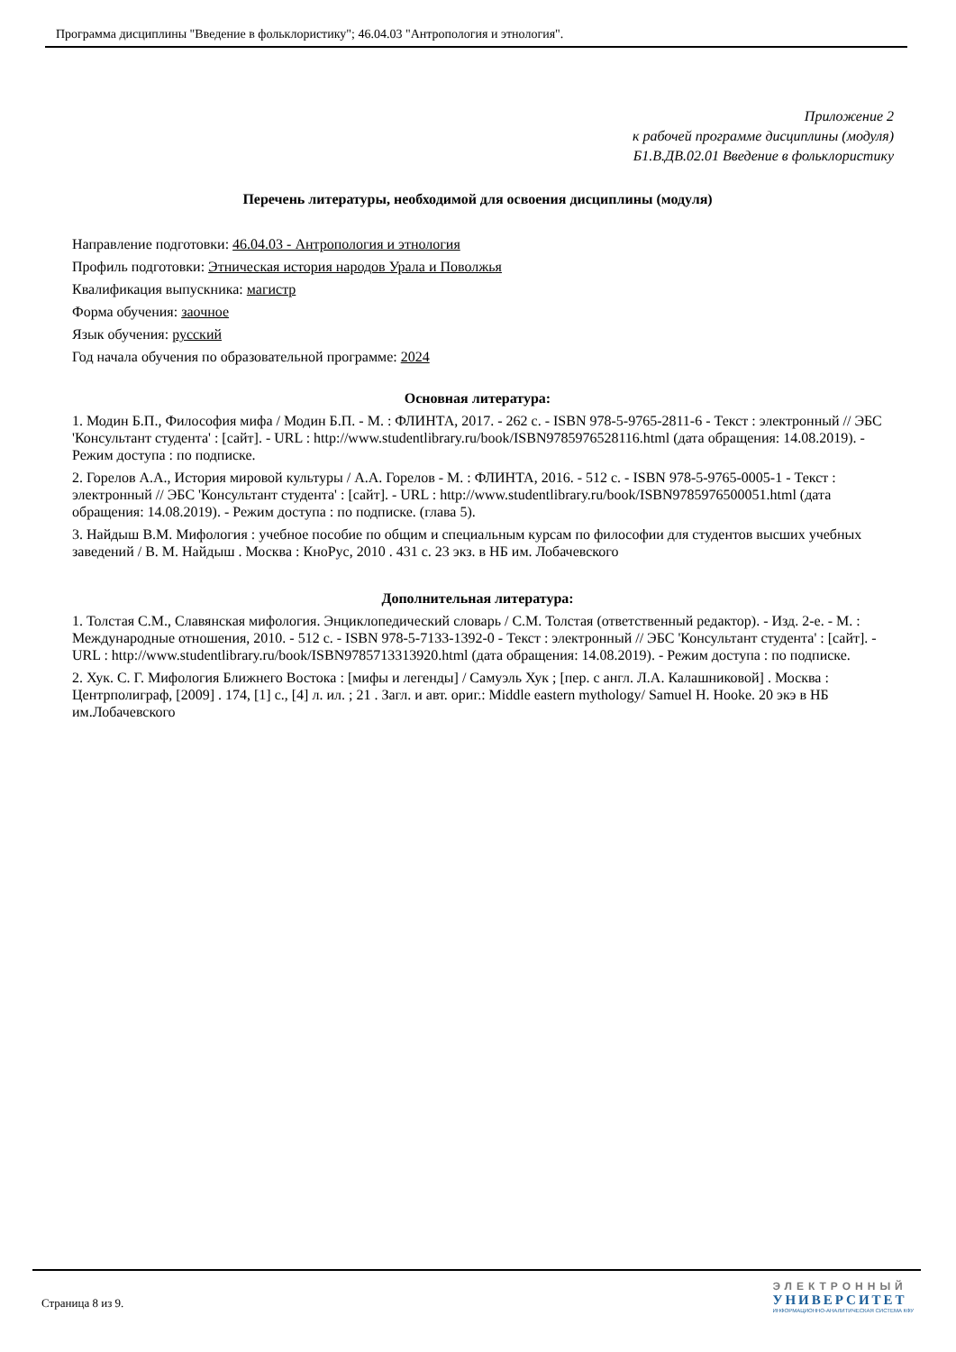Программа дисциплины "Введение в фольклористику"; 46.04.03 "Антропология и этнология".
Приложение 2
к рабочей программе дисциплины (модуля)
Б1.В.ДВ.02.01 Введение в фольклористику
Перечень литературы, необходимой для освоения дисциплины (модуля)
Направление подготовки: 46.04.03 - Антропология и этнология
Профиль подготовки: Этническая история народов Урала и Поволжья
Квалификация выпускника: магистр
Форма обучения: заочное
Язык обучения: русский
Год начала обучения по образовательной программе: 2024
Основная литература:
1. Модин Б.П., Философия мифа / Модин Б.П. - М. : ФЛИНТА, 2017. - 262 с. - ISBN 978-5-9765-2811-6 - Текст : электронный // ЭБС 'Консультант студента' : [сайт]. - URL : http://www.studentlibrary.ru/book/ISBN9785976528116.html (дата обращения: 14.08.2019). - Режим доступа : по подписке.
2. Горелов А.А., История мировой культуры / А.А. Горелов - М. : ФЛИНТА, 2016. - 512 с. - ISBN 978-5-9765-0005-1 - Текст : электронный // ЭБС 'Консультант студента' : [сайт]. - URL : http://www.studentlibrary.ru/book/ISBN9785976500051.html (дата обращения: 14.08.2019). - Режим доступа : по подписке. (глава 5).
3. Найдыш В.М. Мифология : учебное пособие по общим и специальным курсам по философии для студентов высших учебных заведений / В. М. Найдыш . Москва : КноРус, 2010 . 431 с. 23 экз. в НБ им. Лобачевского
Дополнительная литература:
1. Толстая С.М., Славянская мифология. Энциклопедический словарь / С.М. Толстая (ответственный редактор). - Изд. 2-е. - М. : Международные отношения, 2010. - 512 с. - ISBN 978-5-7133-1392-0 - Текст : электронный // ЭБС 'Консультант студента' : [сайт]. - URL : http://www.studentlibrary.ru/book/ISBN9785713313920.html (дата обращения: 14.08.2019). - Режим доступа : по подписке.
2. Хук. С. Г. Мифология Ближнего Востока : [мифы и легенды] / Самуэль Хук ; [пер. с англ. Л.А. Калашниковой] . Москва : Центрполиграф, [2009] . 174, [1] с., [4] л. ил. ; 21 . Загл. и авт. ориг.: Middle eastern mythology/ Samuel H. Hooke. 20 экэ в НБ им.Лобачевского
Страница 8 из 9.
ЭЛЕКТРОННЫЙ
УНИВЕРСИТЕТ
ИНФОРМАЦИОННО-АНАЛИТИЧЕСКАЯ СИСТЕМА КФУ